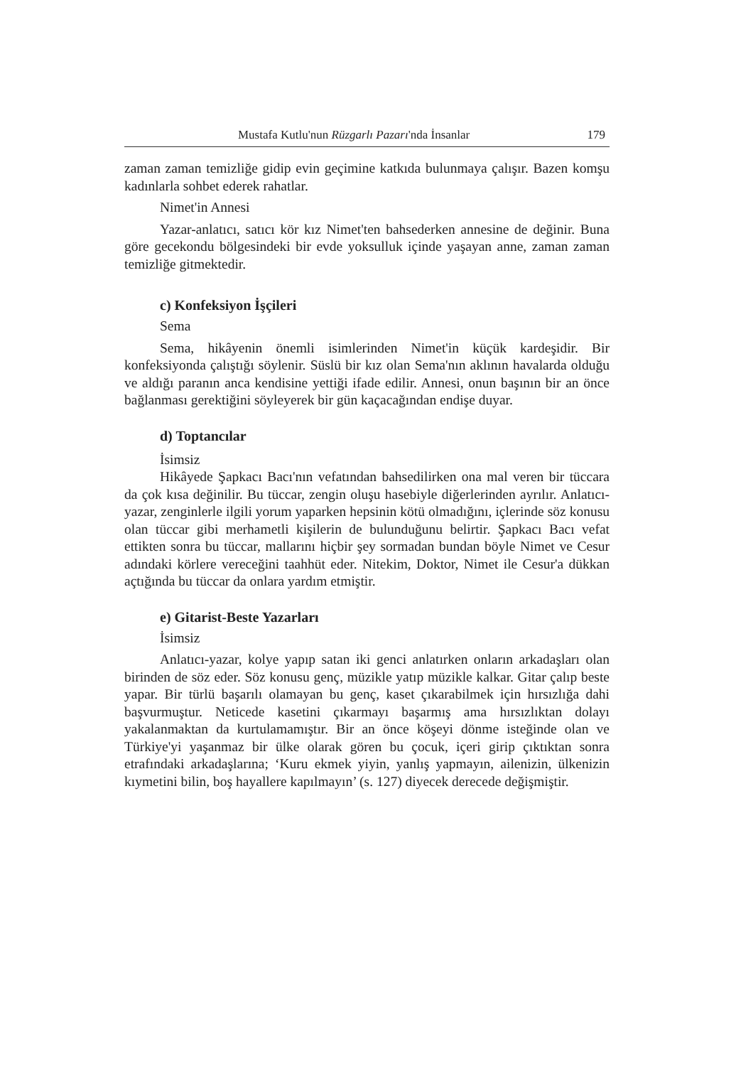Mustafa Kutlu'nun Rüzgarlı Pazarı'nda İnsanlar 179
zaman zaman temizliğe gidip evin geçimine katkıda bulunmaya çalışır. Bazen komşu kadınlarla sohbet ederek rahatlar.
Nimet'in Annesi
Yazar-anlatıcı, satıcı kör kız Nimet'ten bahsederken annesine de değinir. Buna göre gecekondu bölgesindeki bir evde yoksulluk içinde yaşayan anne, zaman zaman temizliğe gitmektedir.
c) Konfeksiyon İşçileri
Sema
Sema, hikâyenin önemli isimlerinden Nimet'in küçük kardeşidir. Bir konfeksiyonda çalıştığı söylenir. Süslü bir kız olan Sema'nın aklının havalarda olduğu ve aldığı paranın anca kendisine yettiği ifade edilir. Annesi, onun başının bir an önce bağlanması gerektiğini söyleyerek bir gün kaçacağından endişe duyar.
d) Toptancılar
İsimsiz
Hikâyede Şapkacı Bacı'nın vefatından bahsedilirken ona mal veren bir tüccara da çok kısa değinilir. Bu tüccar, zengin oluşu hasebiyle diğerlerinden ayrılır. Anlatıcı-yazar, zenginlerle ilgili yorum yaparken hepsinin kötü olmadığını, içlerinde söz konusu olan tüccar gibi merhametli kişilerin de bulunduğunu belirtir. Şapkacı Bacı vefat ettikten sonra bu tüccar, mallarını hiçbir şey sormadan bundan böyle Nimet ve Cesur adındaki körlere vereceğini taahhüt eder. Nitekim, Doktor, Nimet ile Cesur'a dükkan açtığında bu tüccar da onlara yardım etmiştir.
e) Gitarist-Beste Yazarları
İsimsiz
Anlatıcı-yazar, kolye yapıp satan iki genci anlatırken onların arkadaşları olan birinden de söz eder. Söz konusu genç, müzikle yatıp müzikle kalkar. Gitar çalıp beste yapar. Bir türlü başarılı olamayan bu genç, kaset çıkarabilmek için hırsızlığa dahi başvurmuştur. Neticede kasetini çıkarmayı başarmış ama hırsızlıktan dolayı yakalanmaktan da kurtulamamıştır. Bir an önce köşeyi dönme isteğinde olan ve Türkiye'yi yaşanmaz bir ülke olarak gören bu çocuk, içeri girip çıktıktan sonra etrafındaki arkadaşlarına; ‘Kuru ekmek yiyin, yanlış yapmayın, ailenizin, ülkenizin kıymetini bilin, boş hayallere kapılmayın’ (s. 127) diyecek derecede değişmiştir.